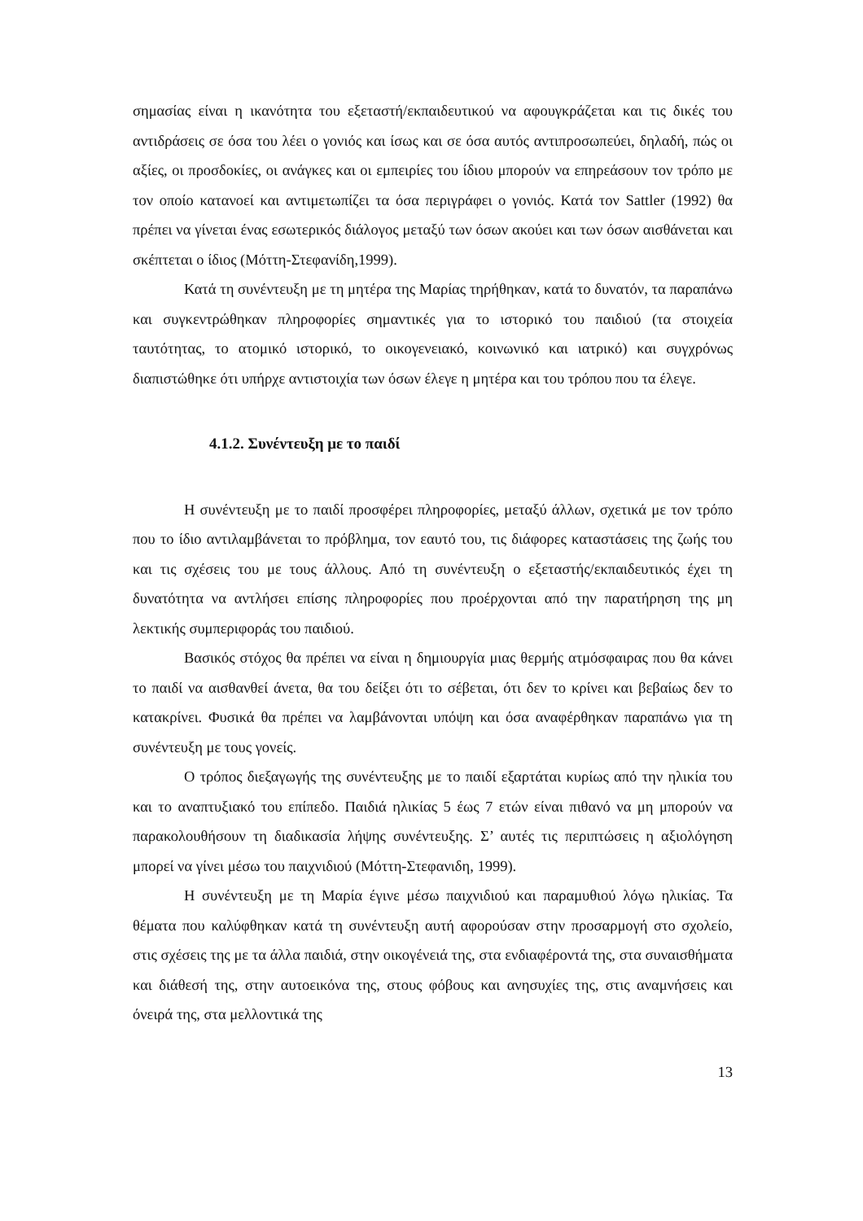σημασίας είναι η ικανότητα του εξεταστή/εκπαιδευτικού να αφουγκράζεται και τις δικές του αντιδράσεις σε όσα του λέει ο γονιός και ίσως και σε όσα αυτός αντιπροσωπεύει, δηλαδή, πώς οι αξίες, οι προσδοκίες, οι ανάγκες και οι εμπειρίες του ίδιου μπορούν να επηρεάσουν τον τρόπο με τον οποίο κατανοεί και αντιμετωπίζει τα όσα περιγράφει ο γονιός. Κατά τον Sattler (1992) θα πρέπει να γίνεται ένας εσωτερικός διάλογος μεταξύ των όσων ακούει και των όσων αισθάνεται και σκέπτεται ο ίδιος (Μόττη-Στεφανίδη,1999).
Κατά τη συνέντευξη με τη μητέρα της Μαρίας τηρήθηκαν, κατά το δυνατόν, τα παραπάνω και συγκεντρώθηκαν πληροφορίες σημαντικές για το ιστορικό του παιδιού (τα στοιχεία ταυτότητας, το ατομικό ιστορικό, το οικογενειακό, κοινωνικό και ιατρικό) και συγχρόνως διαπιστώθηκε ότι υπήρχε αντιστοιχία των όσων έλεγε η μητέρα και του τρόπου που τα έλεγε.
4.1.2. Συνέντευξη με το παιδί
Η συνέντευξη με το παιδί προσφέρει πληροφορίες, μεταξύ άλλων, σχετικά με τον τρόπο που το ίδιο αντιλαμβάνεται το πρόβλημα, τον εαυτό του, τις διάφορες καταστάσεις της ζωής του και τις σχέσεις του με τους άλλους. Από τη συνέντευξη ο εξεταστής/εκπαιδευτικός έχει τη δυνατότητα να αντλήσει επίσης πληροφορίες που προέρχονται από την παρατήρηση της μη λεκτικής συμπεριφοράς του παιδιού.
Βασικός στόχος θα πρέπει να είναι η δημιουργία μιας θερμής ατμόσφαιρας που θα κάνει το παιδί να αισθανθεί άνετα, θα του δείξει ότι το σέβεται, ότι δεν το κρίνει και βεβαίως δεν το κατακρίνει. Φυσικά θα πρέπει να λαμβάνονται υπόψη και όσα αναφέρθηκαν παραπάνω για τη συνέντευξη με τους γονείς.
Ο τρόπος διεξαγωγής της συνέντευξης με το παιδί εξαρτάται κυρίως από την ηλικία του και το αναπτυξιακό του επίπεδο. Παιδιά ηλικίας 5 έως 7 ετών είναι πιθανό να μη μπορούν να παρακολουθήσουν τη διαδικασία λήψης συνέντευξης. Σ’ αυτές τις περιπτώσεις η αξιολόγηση μπορεί να γίνει μέσω του παιχνιδιού (Μόττη-Στεφανιδη, 1999).
Η συνέντευξη με τη Μαρία έγινε μέσω παιχνιδιού και παραμυθιού λόγω ηλικίας. Τα θέματα που καλύφθηκαν κατά τη συνέντευξη αυτή αφορούσαν στην προσαρμογή στο σχολείο, στις σχέσεις της με τα άλλα παιδιά, στην οικογένειά της, στα ενδιαφέροντά της, στα συναισθήματα και διάθεσή της, στην αυτοεικόνα της, στους φόβους και ανησυχίες της, στις αναμνήσεις και όνειρά της, στα μελλοντικά της
13